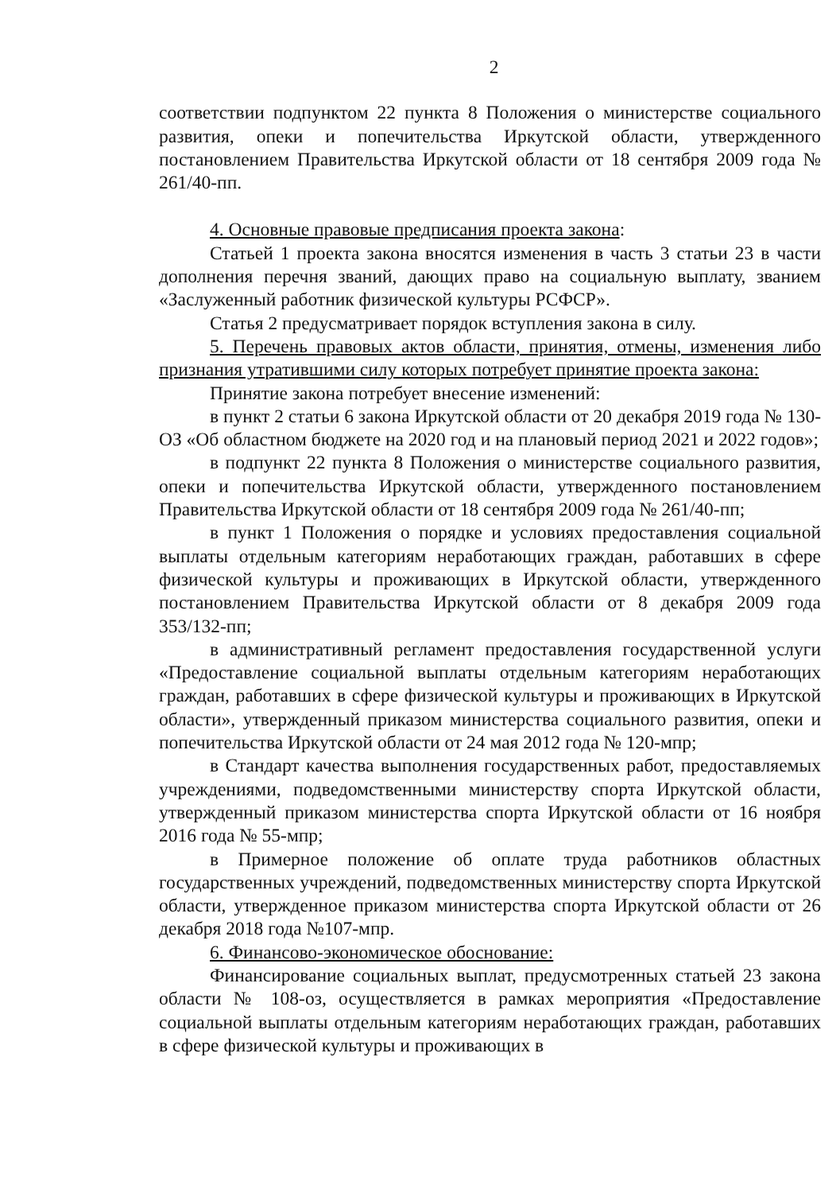2
соответствии подпунктом 22 пункта 8 Положения о министерстве социального развития, опеки и попечительства Иркутской области, утвержденного постановлением Правительства Иркутской области от 18 сентября 2009 года № 261/40-пп.
4. Основные правовые предписания проекта закона:
Статьей 1 проекта закона вносятся изменения в часть 3 статьи 23 в части дополнения перечня званий, дающих право на социальную выплату, званием «Заслуженный работник физической культуры РСФСР».
Статья 2 предусматривает порядок вступления закона в силу.
5. Перечень правовых актов области, принятия, отмены, изменения либо признания утратившими силу которых потребует принятие проекта закона:
Принятие закона потребует внесение изменений:
в пункт 2 статьи 6 закона Иркутской области от 20 декабря 2019 года № 130-ОЗ «Об областном бюджете на 2020 год и на плановый период 2021 и 2022 годов»;
в подпункт 22 пункта 8 Положения о министерстве социального развития, опеки и попечительства Иркутской области, утвержденного постановлением Правительства Иркутской области от 18 сентября 2009 года № 261/40-пп;
в пункт 1 Положения о порядке и условиях предоставления социальной выплаты отдельным категориям неработающих граждан, работавших в сфере физической культуры и проживающих в Иркутской области, утвержденного постановлением Правительства Иркутской области от 8 декабря 2009 года 353/132-пп;
в административный регламент предоставления государственной услуги «Предоставление социальной выплаты отдельным категориям неработающих граждан, работавших в сфере физической культуры и проживающих в Иркутской области», утвержденный приказом министерства социального развития, опеки и попечительства Иркутской области от 24 мая 2012 года № 120-мпр;
в Стандарт качества выполнения государственных работ, предоставляемых учреждениями, подведомственными министерству спорта Иркутской области, утвержденный приказом министерства спорта Иркутской области от 16 ноября 2016 года № 55-мпр;
в Примерное положение об оплате труда работников областных государственных учреждений, подведомственных министерству спорта Иркутской области, утвержденное приказом министерства спорта Иркутской области от 26 декабря 2018 года №107-мпр.
6. Финансово-экономическое обоснование:
Финансирование социальных выплат, предусмотренных статьей 23 закона области № 108-оз, осуществляется в рамках мероприятия «Предоставление социальной выплаты отдельным категориям неработающих граждан, работавших в сфере физической культуры и проживающих в